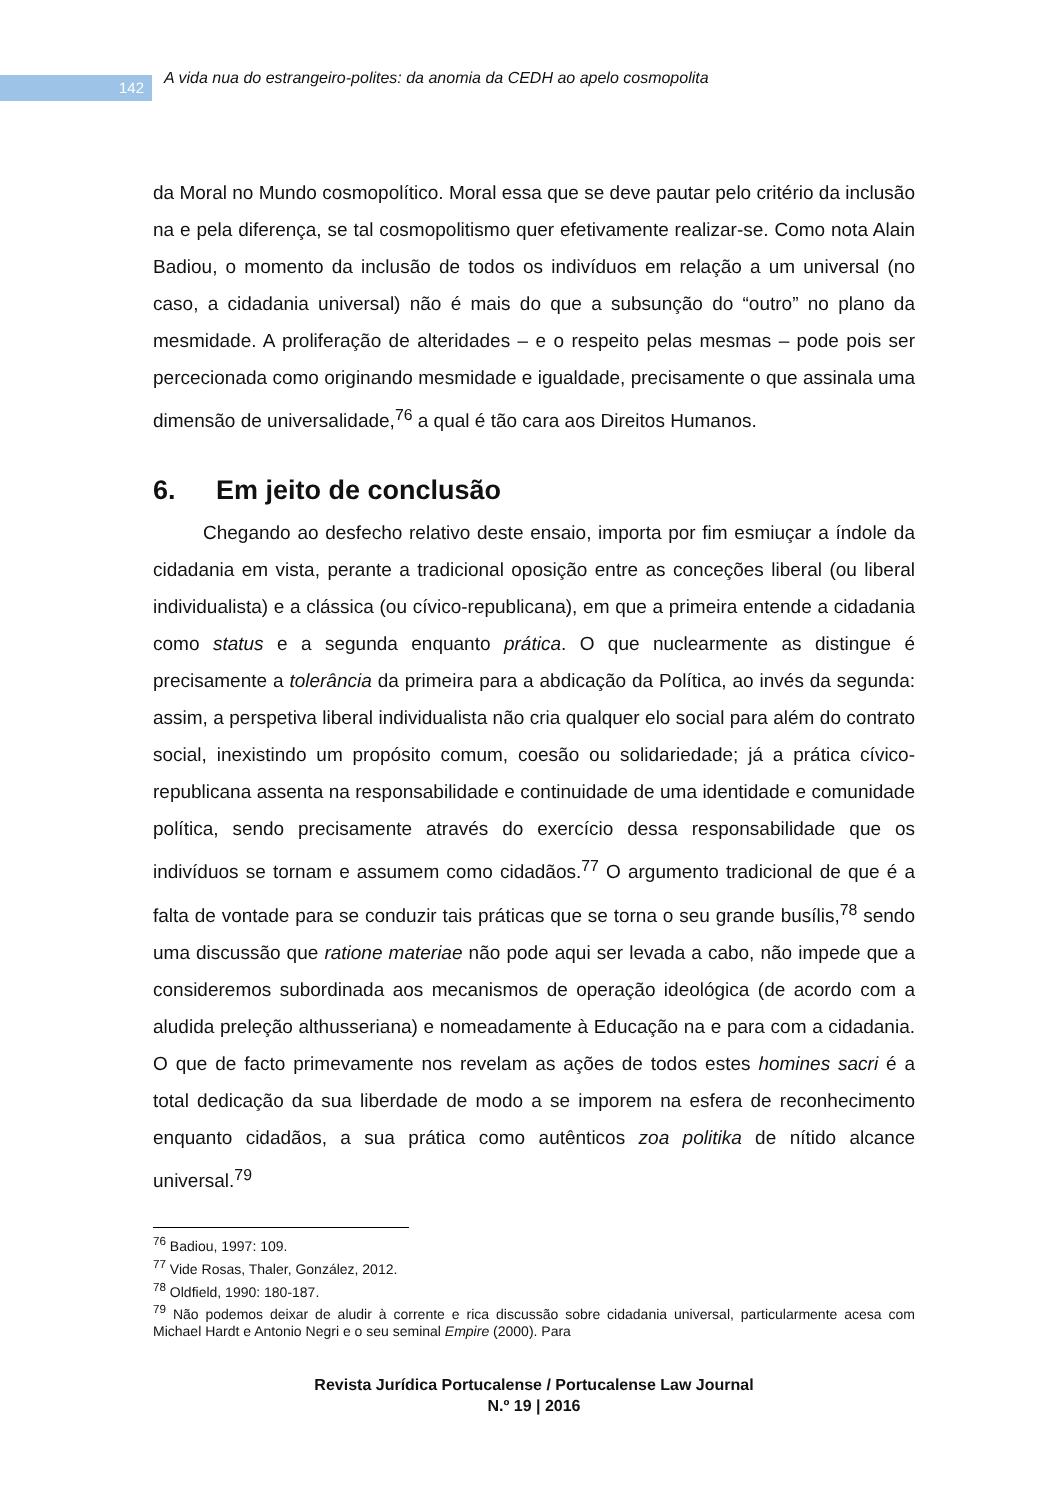142
A vida nua do estrangeiro-polites: da anomia da CEDH ao apelo cosmopolita
da Moral no Mundo cosmopolítico. Moral essa que se deve pautar pelo critério da inclusão na e pela diferença, se tal cosmopolitismo quer efetivamente realizar-se. Como nota Alain Badiou, o momento da inclusão de todos os indivíduos em relação a um universal (no caso, a cidadania universal) não é mais do que a subsunção do “outro” no plano da mesmidade. A proliferação de alteridades – e o respeito pelas mesmas – pode pois ser percecionada como originando mesmidade e igualdade, precisamente o que assinala uma dimensão de universalidade,<sup>76</sup> a qual é tão cara aos Direitos Humanos.
6. Em jeito de conclusão
Chegando ao desfecho relativo deste ensaio, importa por fim esmiuçar a índole da cidadania em vista, perante a tradicional oposição entre as conceções liberal (ou liberal individualista) e a clássica (ou cívico-republicana), em que a primeira entende a cidadania como status e a segunda enquanto prática. O que nuclearmente as distingue é precisamente a tolerância da primeira para a abdicação da Política, ao invés da segunda: assim, a perspetiva liberal individualista não cria qualquer elo social para além do contrato social, inexistindo um propósito comum, coesão ou solidariedade; já a prática cívico-republicana assenta na responsabilidade e continuidade de uma identidade e comunidade política, sendo precisamente através do exercício dessa responsabilidade que os indivíduos se tornam e assumem como cidadãos.<sup>77</sup> O argumento tradicional de que é a falta de vontade para se conduzir tais práticas que se torna o seu grande busílis,<sup>78</sup> sendo uma discussão que ratione materiae não pode aqui ser levada a cabo, não impede que a consideremos subordinada aos mecanismos de operação ideológica (de acordo com a aludida preleção althusseriana) e nomeadamente à Educação na e para com a cidadania. O que de facto primevamente nos revelam as ações de todos estes homines sacri é a total dedicação da sua liberdade de modo a se imporem na esfera de reconhecimento enquanto cidadãos, a sua prática como autênticos zoa politika de nítido alcance universal.<sup>79</sup>
<sup>76</sup> Badiou, 1997: 109.
<sup>77</sup> Vide Rosas, Thaler, González, 2012.
<sup>78</sup> Oldfield, 1990: 180-187.
<sup>79</sup> Não podemos deixar de aludir à corrente e rica discussão sobre cidadania universal, particularmente acesa com Michael Hardt e Antonio Negri e o seu seminal Empire (2000). Para
Revista Jurídica Portucalense / Portucalense Law Journal
N.º 19 | 2016